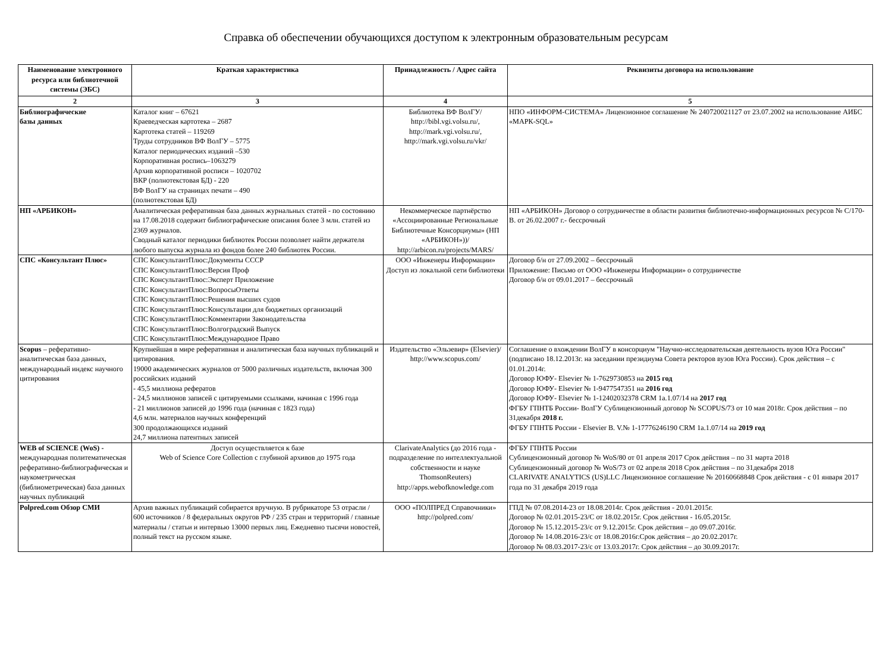Справка об обеспечении обучающихся доступом к электронным образовательным ресурсам
| Наименование электронного ресурса или библиотечной системы (ЭБС) | Краткая характеристика | Принадлежность / Адрес сайта | Реквизиты договора на использование |
| --- | --- | --- | --- |
| 2 | 3 | 4 | 5 |
| Библиографические базы данных | Каталог книг – 67621 Краеведческая картотека – 2687 Картотека статей – 119269 Труды сотрудников ВФ ВолГУ – 5775 Каталог периодических изданий –530 Корпоративная роспись–1063279 Архив корпоративной росписи – 1020702 ВКР (полнотекстовая БД) - 220 ВФ ВолГУ на страницах печати – 490 (полнотекстовая БД) | Библиотека ВФ ВолГУ/ http://bibl.vgi.volsu.ru/, http://mark.vgi.volsu.ru/, http://mark.vgi.volsu.ru/vkr/ | НПО «ИНФОРМ-СИСТЕМА» Лицензионное соглашение № 240720021127 от 23.07.2002 на использование АИБС «МАРК-SQL» |
| НП «АРБИКОН» | Аналитическая реферативная база данных журнальных статей - по состоянию на 17.08.2018 содержит библиографические описания более 3 млн. статей из 2369 журналов. Сводный каталог периодики библиотек России позволяет найти держателя любого выпуска журнала из фондов более 240 библиотек России. | Некоммерческое партнёрство «Ассоциированные Региональные Библиотечные Консорциумы» (НП «АРБИКОН»))/ http://arbicon.ru/projects/MARS/ | НП «АРБИКОН» Договор о сотрудничестве в области развития библиотечно-информационных ресурсов № С/170- В. от 26.02.2007 г.- бессрочный |
| СПС «Консультант Плюс» | СПС КонсультантПлюс:Документы СССР СПС КонсультантПлюс:Версия Проф СПС КонсультантПлюс:Эксперт Приложение СПС КонсультантПлюс:ВопросыОтветы СПС КонсультантПлюс:Решения высших судов СПС КонсультантПлюс:Консультации для бюджетных организаций СПС КонсультантПлюс:Комментарии Законодательства СПС КонсультантПлюс:Волгоградский Выпуск СПС КонсультантПлюс:Международное Право | ООО «Инженеры Информации» Доступ из локальной сети библиотеки | Договор б/н от 27.09.2002 – бессрочный Приложение: Письмо от ООО «Инженеры Информации» о сотрудничестве Договор б/н от 09.01.2017 – бессрочный |
| Scopus – реферативно-аналитическая база данных, международный индекс научного цитирования | Крупнейшая в мире реферативная и аналитическая база научных публикаций и цитирования. 19000 академических журналов от 5000 различных издательств, включая 300 российских изданий - 45,5 миллиона рефератов - 24,5 миллионов записей с цитируемыми ссылками, начиная с 1996 года - 21 миллионов записей до 1996 года (начиная с 1823 года) 4,6 млн. материалов научных конференций 300 продолжающихся изданий 24,7 миллиона патентных записей | Издательство «Эльзевир» (Elsevier)/ http://www.scopus.com/ | Соглашение о вхождении ВолГУ в консорциум "Научно-исследовательская деятельность вузов Юга России" (подписано 18.12.2013г. на заседании президиума Совета ректоров вузов Юга России). Срок действия – с 01.01.2014г. Договор ЮФУ- Elsevier № 1-7629730853 на 2015 год Договор ЮФУ- Elsevier № 1-9477547351 на 2016 год Договор ЮФУ- Elsevier № 1-12402032378 CRM 1a.1.07/14 на 2017 год ФГБУ ГПНТБ России- ВолГУ Сублицензионный договор № SCOPUS/73 от 10 мая 2018г. Срок действия – по 31декабря 2018 г. ФГБУ ГПНТБ России - Elsevier B. V.№ 1-17776246190 CRM 1a.1.07/14 на 2019 год |
| WEB of SCIENCE (WoS) - международная политематическая реферативно-библиографическая и наукометрическая (библиометрическая) база данных научных публикаций | Доступ осуществляется к базе Web of Science Core Collection с глубиной архивов до 1975 года | ClarivateAnalytics (до 2016 года - подразделение по интеллектуальной собственности и науке ThomsonReuters) http://apps.webofknowledge.com | ФГБУ ГПНТБ России Сублицензионный договор № WoS/80 от 01 апреля 2017 Срок действия – по 31 марта 2018 Сублицензионный договор № WoS/73 от 02 апреля 2018 Срок действия – по 31декабря 2018 CLARIVATE ANALYTICS (US)LLC Лицензионное соглашение № 20160668848 Срок действия - с 01 января 2017 года по 31 декабря 2019 года |
| Polpred.com Обзор СМИ | Архив важных публикаций собирается вручную. В рубрикаторе 53 отрасли / 600 источников / 8 федеральных округов РФ / 235 стран и территорий / главные материалы / статьи и интервью 13000 первых лиц. Ежедневно тысячи новостей, полный текст на русском языке. | ООО «ПОЛПРЕД Справочники» http://polpred.com/ | ГПД № 07.08.2014-23 от 18.08.2014г. Срок действия - 20.01.2015г. Договор № 02.01.2015-23/С от 18.02.2015г. Срок действия - 16.05.2015г. Договор № 15.12.2015-23/с от 9.12.2015г. Срок действия – до 09.07.2016г. Договор № 14.08.2016-23/с от 18.08.2016г.Срок действия – до 20.02.2017г. Договор № 08.03.2017-23/с от 13.03.2017г. Срок действия – до 30.09.2017г. |